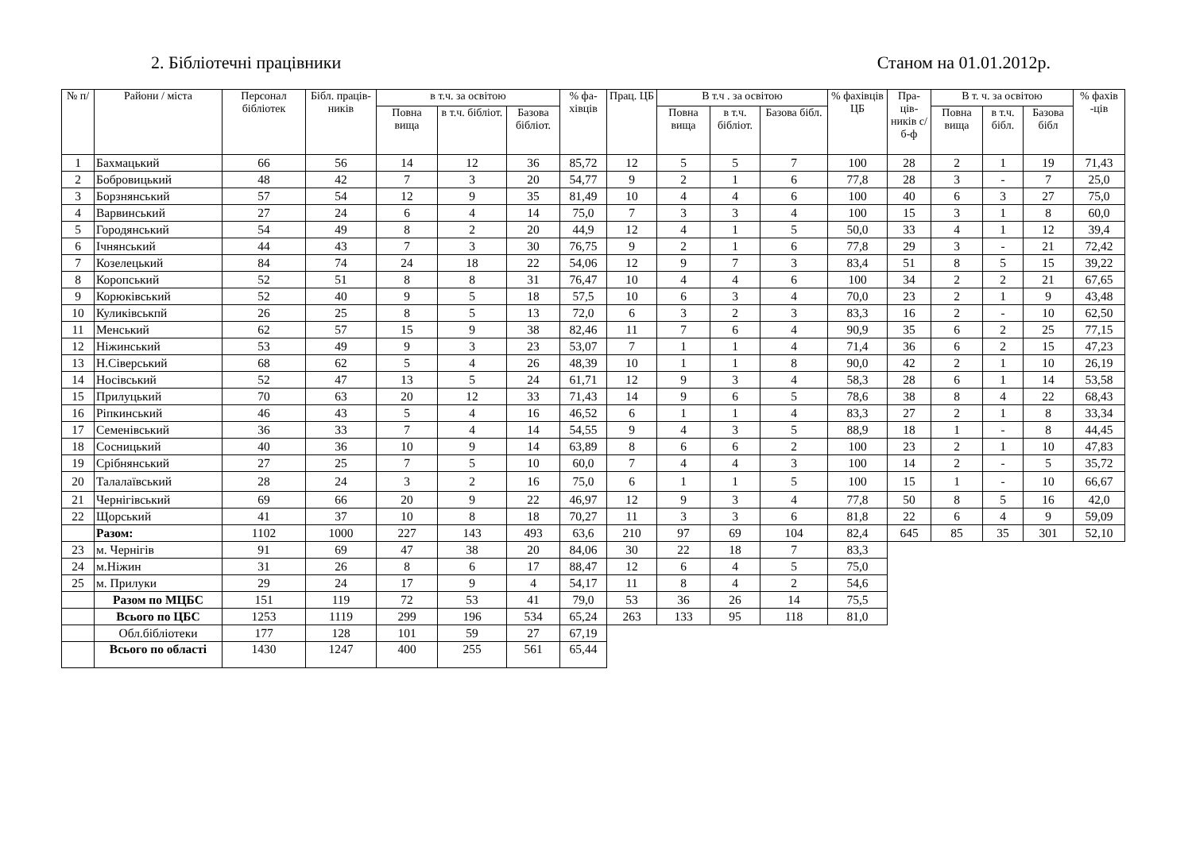2. Бібліотечні працівники Станом на 01.01.2012р.
| № п/ | Райони / міста | Персонал бібліотек | Бібл. праців-ників | в т.ч. за освітою | | | % фа-хівців | Прац. ЦБ | В т.ч . за освітою | | | % фахівців ЦБ | Пра-ців-ників с/б-ф | В т. ч. за освітою | | | % фахів -ців |
| --- | --- | --- | --- | --- | --- | --- | --- | --- | --- | --- | --- | --- | --- | --- | --- | --- | --- |
| | | | | Повна вища | в т.ч. бібліот. | Базова бібліот. | | | Повна вища | в т.ч. бібліот. | Базова бібл. | | | Повна вища | в т.ч. бібл. | Базова бібл | |
| 1 | Бахмацький | 66 | 56 | 14 | 12 | 36 | 85,72 | 12 | 5 | 5 | 7 | 100 | 28 | 2 | 1 | 19 | 71,43 |
| 2 | Бобровицький | 48 | 42 | 7 | 3 | 20 | 54,77 | 9 | 2 | 1 | 6 | 77,8 | 28 | 3 | - | 7 | 25,0 |
| 3 | Борзнянський | 57 | 54 | 12 | 9 | 35 | 81,49 | 10 | 4 | 4 | 6 | 100 | 40 | 6 | 3 | 27 | 75,0 |
| 4 | Варвинський | 27 | 24 | 6 | 4 | 14 | 75,0 | 7 | 3 | 3 | 4 | 100 | 15 | 3 | 1 | 8 | 60,0 |
| 5 | Городянський | 54 | 49 | 8 | 2 | 20 | 44,9 | 12 | 4 | 1 | 5 | 50,0 | 33 | 4 | 1 | 12 | 39,4 |
| 6 | Ічнянський | 44 | 43 | 7 | 3 | 30 | 76,75 | 9 | 2 | 1 | 6 | 77,8 | 29 | 3 | - | 21 | 72,42 |
| 7 | Козелецький | 84 | 74 | 24 | 18 | 22 | 54,06 | 12 | 9 | 7 | 3 | 83,4 | 51 | 8 | 5 | 15 | 39,22 |
| 8 | Коропський | 52 | 51 | 8 | 8 | 31 | 76,47 | 10 | 4 | 4 | 6 | 100 | 34 | 2 | 2 | 21 | 67,65 |
| 9 | Корюківський | 52 | 40 | 9 | 5 | 18 | 57,5 | 10 | 6 | 3 | 4 | 70,0 | 23 | 2 | 1 | 9 | 43,48 |
| 10 | Куликівськпй | 26 | 25 | 8 | 5 | 13 | 72,0 | 6 | 3 | 2 | 3 | 83,3 | 16 | 2 | - | 10 | 62,50 |
| 11 | Менський | 62 | 57 | 15 | 9 | 38 | 82,46 | 11 | 7 | 6 | 4 | 90,9 | 35 | 6 | 2 | 25 | 77,15 |
| 12 | Ніжинський | 53 | 49 | 9 | 3 | 23 | 53,07 | 7 | 1 | 1 | 4 | 71,4 | 36 | 6 | 2 | 15 | 47,23 |
| 13 | Н.Сіверський | 68 | 62 | 5 | 4 | 26 | 48,39 | 10 | 1 | 1 | 8 | 90,0 | 42 | 2 | 1 | 10 | 26,19 |
| 14 | Носівський | 52 | 47 | 13 | 5 | 24 | 61,71 | 12 | 9 | 3 | 4 | 58,3 | 28 | 6 | 1 | 14 | 53,58 |
| 15 | Прилуцький | 70 | 63 | 20 | 12 | 33 | 71,43 | 14 | 9 | 6 | 5 | 78,6 | 38 | 8 | 4 | 22 | 68,43 |
| 16 | Ріпкинський | 46 | 43 | 5 | 4 | 16 | 46,52 | 6 | 1 | 1 | 4 | 83,3 | 27 | 2 | 1 | 8 | 33,34 |
| 17 | Семенівський | 36 | 33 | 7 | 4 | 14 | 54,55 | 9 | 4 | 3 | 5 | 88,9 | 18 | 1 | - | 8 | 44,45 |
| 18 | Сосницький | 40 | 36 | 10 | 9 | 14 | 63,89 | 8 | 6 | 6 | 2 | 100 | 23 | 2 | 1 | 10 | 47,83 |
| 19 | Срібнянський | 27 | 25 | 7 | 5 | 10 | 60,0 | 7 | 4 | 4 | 3 | 100 | 14 | 2 | - | 5 | 35,72 |
| 20 | Талалаївський | 28 | 24 | 3 | 2 | 16 | 75,0 | 6 | 1 | 1 | 5 | 100 | 15 | 1 | - | 10 | 66,67 |
| 21 | Чернігівський | 69 | 66 | 20 | 9 | 22 | 46,97 | 12 | 9 | 3 | 4 | 77,8 | 50 | 8 | 5 | 16 | 42,0 |
| 22 | Щорський | 41 | 37 | 10 | 8 | 18 | 70,27 | 11 | 3 | 3 | 6 | 81,8 | 22 | 6 | 4 | 9 | 59,09 |
| | Разом: | 1102 | 1000 | 227 | 143 | 493 | 63,6 | 210 | 97 | 69 | 104 | 82,4 | 645 | 85 | 35 | 301 | 52,10 |
| 23 | м. Чернігів | 91 | 69 | 47 | 38 | 20 | 84,06 | 30 | 22 | 18 | 7 | 83,3 | | | | | |
| 24 | м.Ніжин | 31 | 26 | 8 | 6 | 17 | 88,47 | 12 | 6 | 4 | 5 | 75,0 | | | | | |
| 25 | м. Прилуки | 29 | 24 | 17 | 9 | 4 | 54,17 | 11 | 8 | 4 | 2 | 54,6 | | | | | |
| | Разом по МЦБС | 151 | 119 | 72 | 53 | 41 | 79,0 | 53 | 36 | 26 | 14 | 75,5 | | | | | |
| | Всього по ЦБС | 1253 | 1119 | 299 | 196 | 534 | 65,24 | 263 | 133 | 95 | 118 | 81,0 | | | | | |
| | Обл.бібліотеки | 177 | 128 | 101 | 59 | 27 | 67,19 | | | | | | | | | | |
| | Всього по області | 1430 | 1247 | 400 | 255 | 561 | 65,44 | | | | | | | | | | |